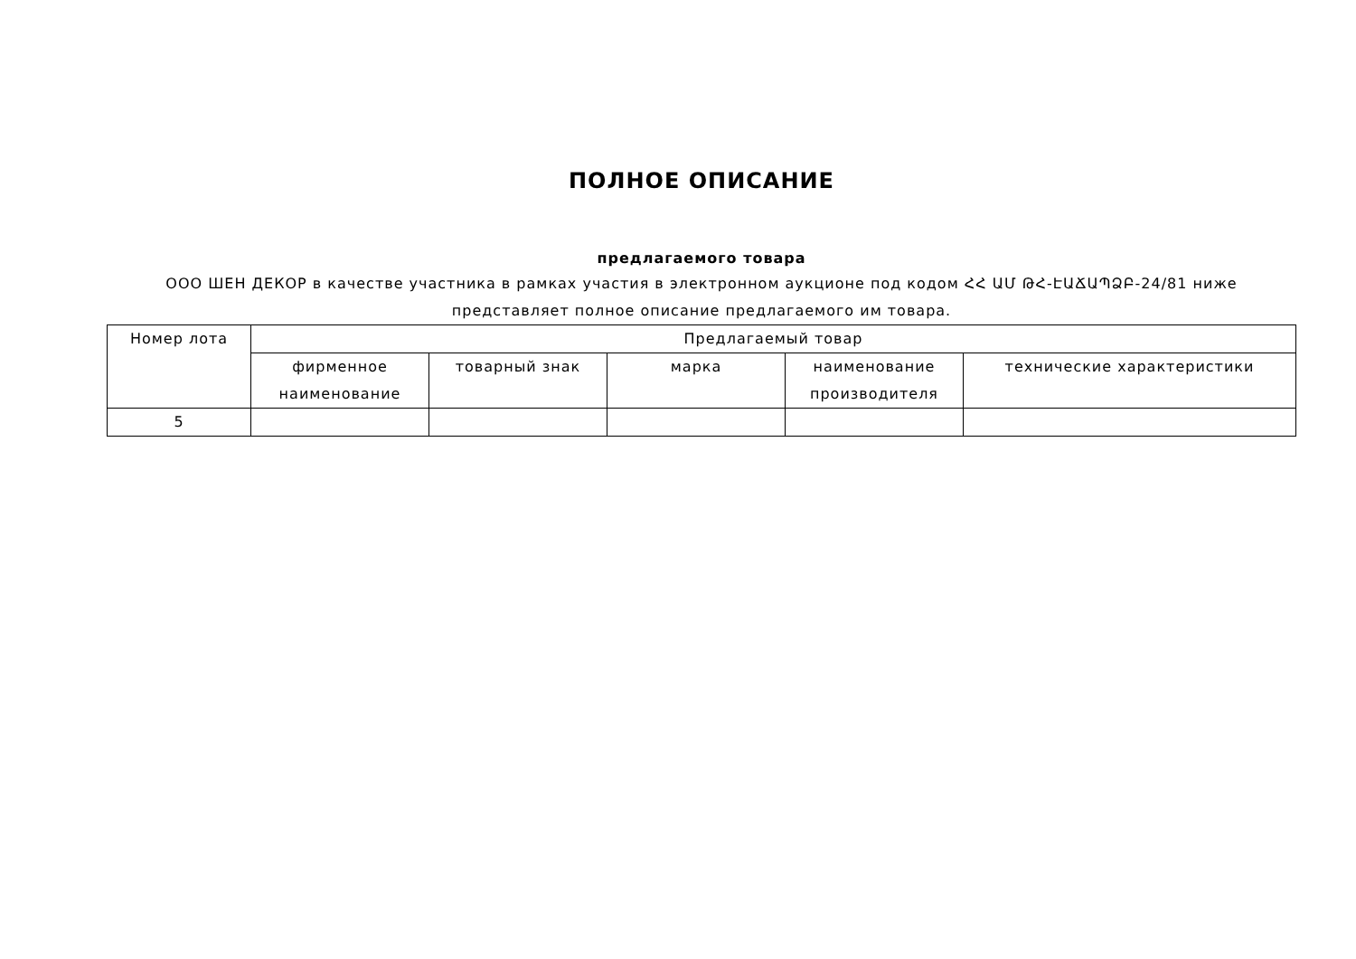ПОЛНОЕ ОПИСАНИЕ
предлагаемого товара
ООО ШЕН ДЕКОР в качестве участника в рамках участия в электронном аукционе под кодом ՀՀ ԱՄ ԹՀ-ԷԱՃԱՊՁԲ-24/81 ниже представляет полное описание предлагаемого им товара.
| Номер лота | Предлагаемый товар | | | | |
| --- | --- | --- | --- | --- | --- |
| | фирменное наименование | товарный знак | марка | наименование производителя | технические характеристики |
| 5 | | | | | |